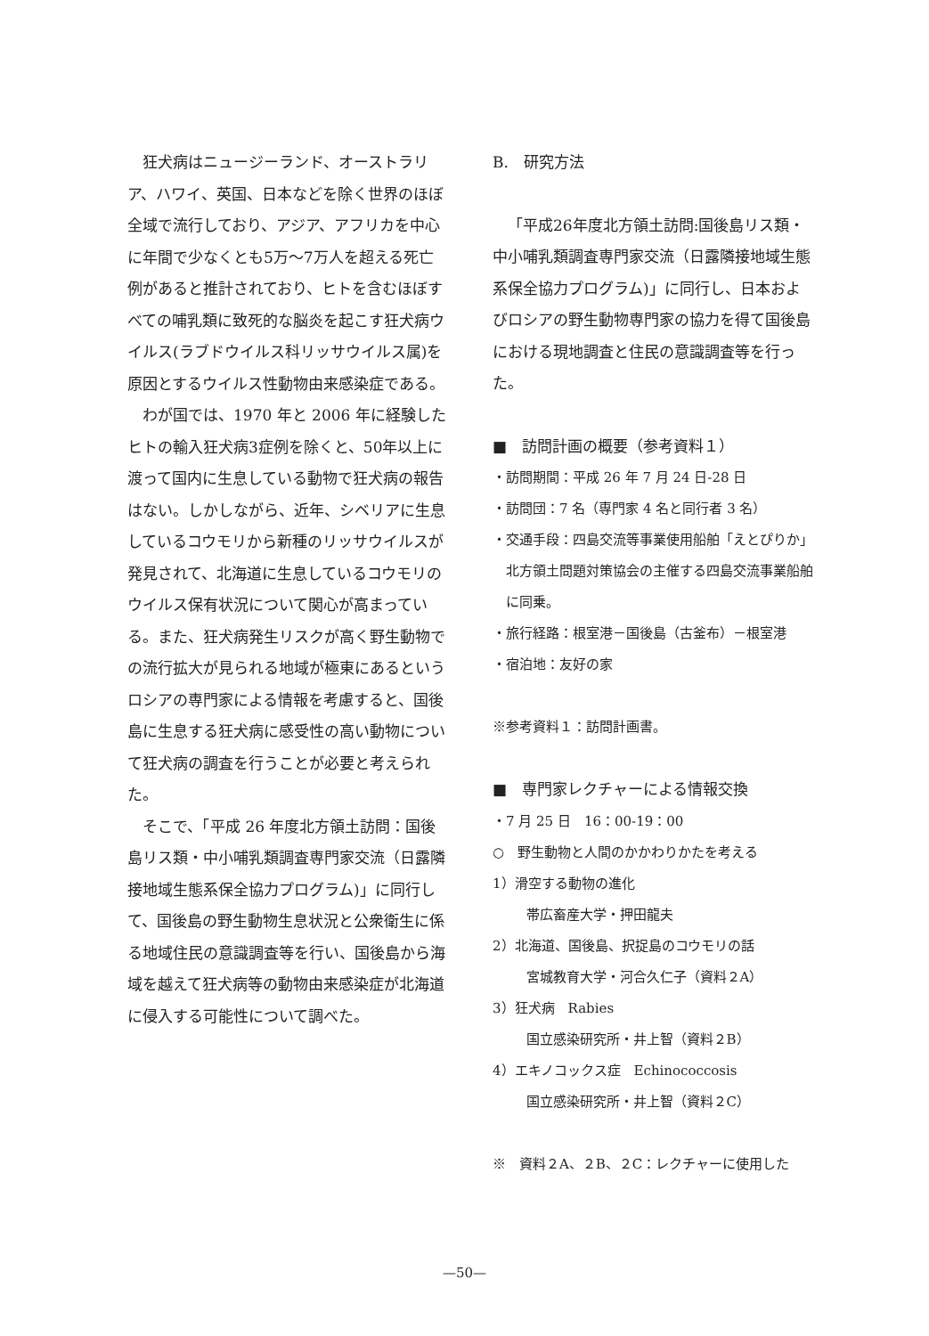狂犬病はニュージーランド、オーストラリア、ハワイ、英国、日本などを除く世界のほぼ全域で流行しており、アジア、アフリカを中心に年間で少なくとも5万〜7万人を超える死亡例があると推計されており、ヒトを含むほぼすべての哺乳類に致死的な脳炎を起こす狂犬病ウイルス(ラブドウイルス科リッサウイルス属)を原因とするウイルス性動物由来感染症である。
わが国では、1970 年と 2006 年に経験したヒトの輸入狂犬病3症例を除くと、50年以上に渡って国内に生息している動物で狂犬病の報告はない。しかしながら、近年、シベリアに生息しているコウモリから新種のリッサウイルスが発見されて、北海道に生息しているコウモリのウイルス保有状況について関心が高まっている。また、狂犬病発生リスクが高く野生動物での流行拡大が見られる地域が極東にあるというロシアの専門家による情報を考慮すると、国後島に生息する狂犬病に感受性の高い動物について狂犬病の調査を行うことが必要と考えられた。
そこで、「平成 26 年度北方領土訪問：国後島リス類・中小哺乳類調査専門家交流（日露隣接地域生態系保全協力プログラム)」に同行して、国後島の野生動物生息状況と公衆衛生に係る地域住民の意識調査等を行い、国後島から海域を越えて狂犬病等の動物由来感染症が北海道に侵入する可能性について調べた。
B.　研究方法
「平成26年度北方領土訪問:国後島リス類・中小哺乳類調査専門家交流（日露隣接地域生態系保全協力プログラム)」に同行し、日本およびロシアの野生動物専門家の協力を得て国後島における現地調査と住民の意識調査等を行った。
■　訪問計画の概要（参考資料１）
・訪問期間：平成 26 年 7 月 24 日-28 日
・訪問団：7 名（専門家 4 名と同行者 3 名）
・交通手段：四島交流等事業使用船舶「えとぴりか」北方領土問題対策協会の主催する四島交流事業船舶に同乗。
・旅行経路：根室港－国後島（古釜布）－根室港
・宿泊地：友好の家
※参考資料１：訪問計画書。
■　専門家レクチャーによる情報交換
・7 月 25 日　16：00-19：00
○　野生動物と人間のかかわりかたを考える
1）滑空する動物の進化
帯広畜産大学・押田龍夫
2）北海道、国後島、択捉島のコウモリの話
宮城教育大学・河合久仁子（資料２A）
3）狂犬病　Rabies
国立感染研究所・井上智（資料２B）
4）エキノコックス症　Echinococcosis
国立感染研究所・井上智（資料２C）
※　資料２A、２B、２C：レクチャーに使用した
—50—